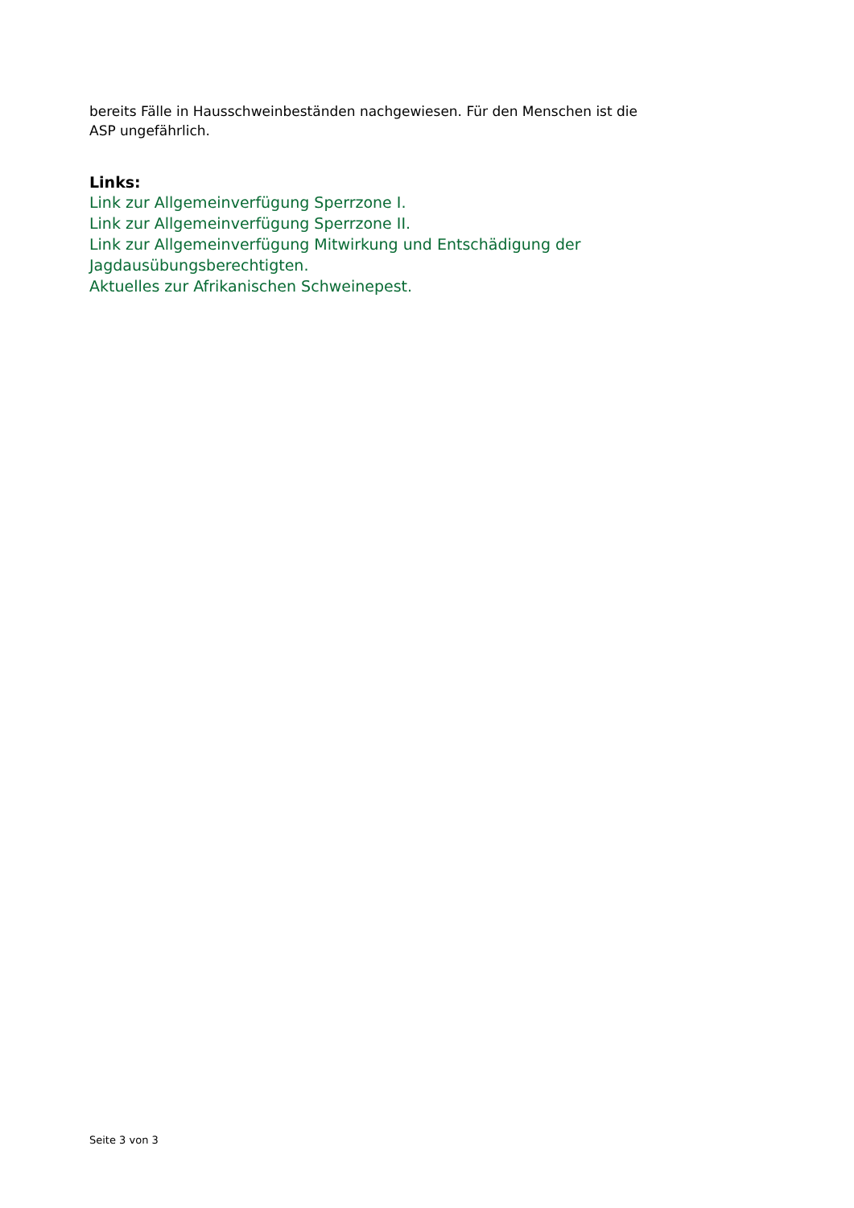bereits Fälle in Hausschweinbeständen nachgewiesen. Für den Menschen ist die ASP ungefährlich.
Links:
Link zur Allgemeinverfügung Sperrzone I.
Link zur Allgemeinverfügung Sperrzone II.
Link zur Allgemeinverfügung Mitwirkung und Entschädigung der Jagdausübungsberechtigten.
Aktuelles zur Afrikanischen Schweinepest.
Seite 3 von 3